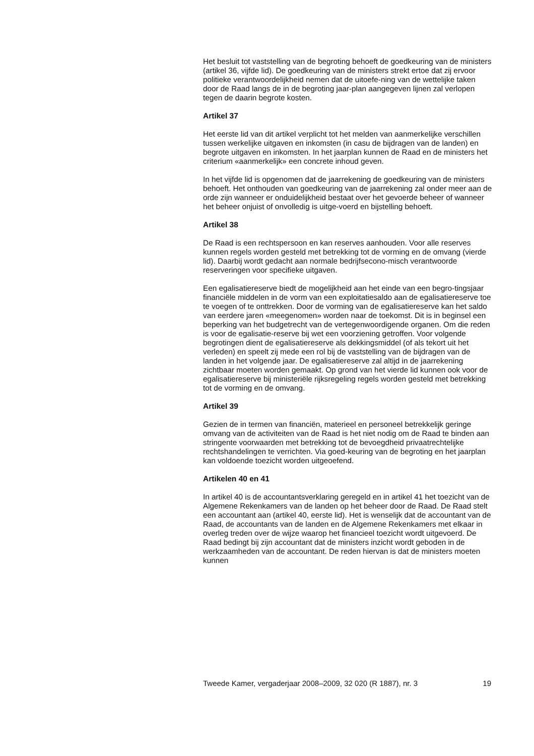Het besluit tot vaststelling van de begroting behoeft de goedkeuring van de ministers (artikel 36, vijfde lid). De goedkeuring van de ministers strekt ertoe dat zij ervoor politieke verantwoordelijkheid nemen dat de uitoefe-ning van de wettelijke taken door de Raad langs de in de begroting jaar-plan aangegeven lijnen zal verlopen tegen de daarin begrote kosten.
Artikel 37
Het eerste lid van dit artikel verplicht tot het melden van aanmerkelijke verschillen tussen werkelijke uitgaven en inkomsten (in casu de bijdragen van de landen) en begrote uitgaven en inkomsten. In het jaarplan kunnen de Raad en de ministers het criterium «aanmerkelijk» een concrete inhoud geven.
In het vijfde lid is opgenomen dat de jaarrekening de goedkeuring van de ministers behoeft. Het onthouden van goedkeuring van de jaarrekening zal onder meer aan de orde zijn wanneer er onduidelijkheid bestaat over het gevoerde beheer of wanneer het beheer onjuist of onvolledig is uitge-voerd en bijstelling behoeft.
Artikel 38
De Raad is een rechtspersoon en kan reserves aanhouden. Voor alle reserves kunnen regels worden gesteld met betrekking tot de vorming en de omvang (vierde lid). Daarbij wordt gedacht aan normale bedrijfsecono-misch verantwoorde reserveringen voor specifieke uitgaven.
Een egalisatiereserve biedt de mogelijkheid aan het einde van een begro-tingsjaar financiële middelen in de vorm van een exploitatiesaldo aan de egalisatiereserve toe te voegen of te onttrekken. Door de vorming van de egalisatiereserve kan het saldo van eerdere jaren «meegenomen» worden naar de toekomst. Dit is in beginsel een beperking van het budgetrecht van de vertegenwoordigende organen. Om die reden is voor de egalisatie-reserve bij wet een voorziening getroffen. Voor volgende begrotingen dient de egalisatiereserve als dekkingsmiddel (of als tekort uit het verleden) en speelt zij mede een rol bij de vaststelling van de bijdragen van de landen in het volgende jaar. De egalisatiereserve zal altijd in de jaarrekening zichtbaar moeten worden gemaakt. Op grond van het vierde lid kunnen ook voor de egalisatiereserve bij ministeriële rijksregeling regels worden gesteld met betrekking tot de vorming en de omvang.
Artikel 39
Gezien de in termen van financiën, materieel en personeel betrekkelijk geringe omvang van de activiteiten van de Raad is het niet nodig om de Raad te binden aan stringente voorwaarden met betrekking tot de bevoegdheid privaatrechtelijke rechtshandelingen te verrichten. Via goed-keuring van de begroting en het jaarplan kan voldoende toezicht worden uitgeoefend.
Artikelen 40 en 41
In artikel 40 is de accountantsverklaring geregeld en in artikel 41 het toezicht van de Algemene Rekenkamers van de landen op het beheer door de Raad. De Raad stelt een accountant aan (artikel 40, eerste lid). Het is wenselijk dat de accountant van de Raad, de accountants van de landen en de Algemene Rekenkamers met elkaar in overleg treden over de wijze waarop het financieel toezicht wordt uitgevoerd. De Raad bedingt bij zijn accountant dat de ministers inzicht wordt geboden in de werkzaamheden van de accountant. De reden hiervan is dat de ministers moeten kunnen
Tweede Kamer, vergaderjaar 2008–2009, 32 020 (R 1887), nr. 3 19